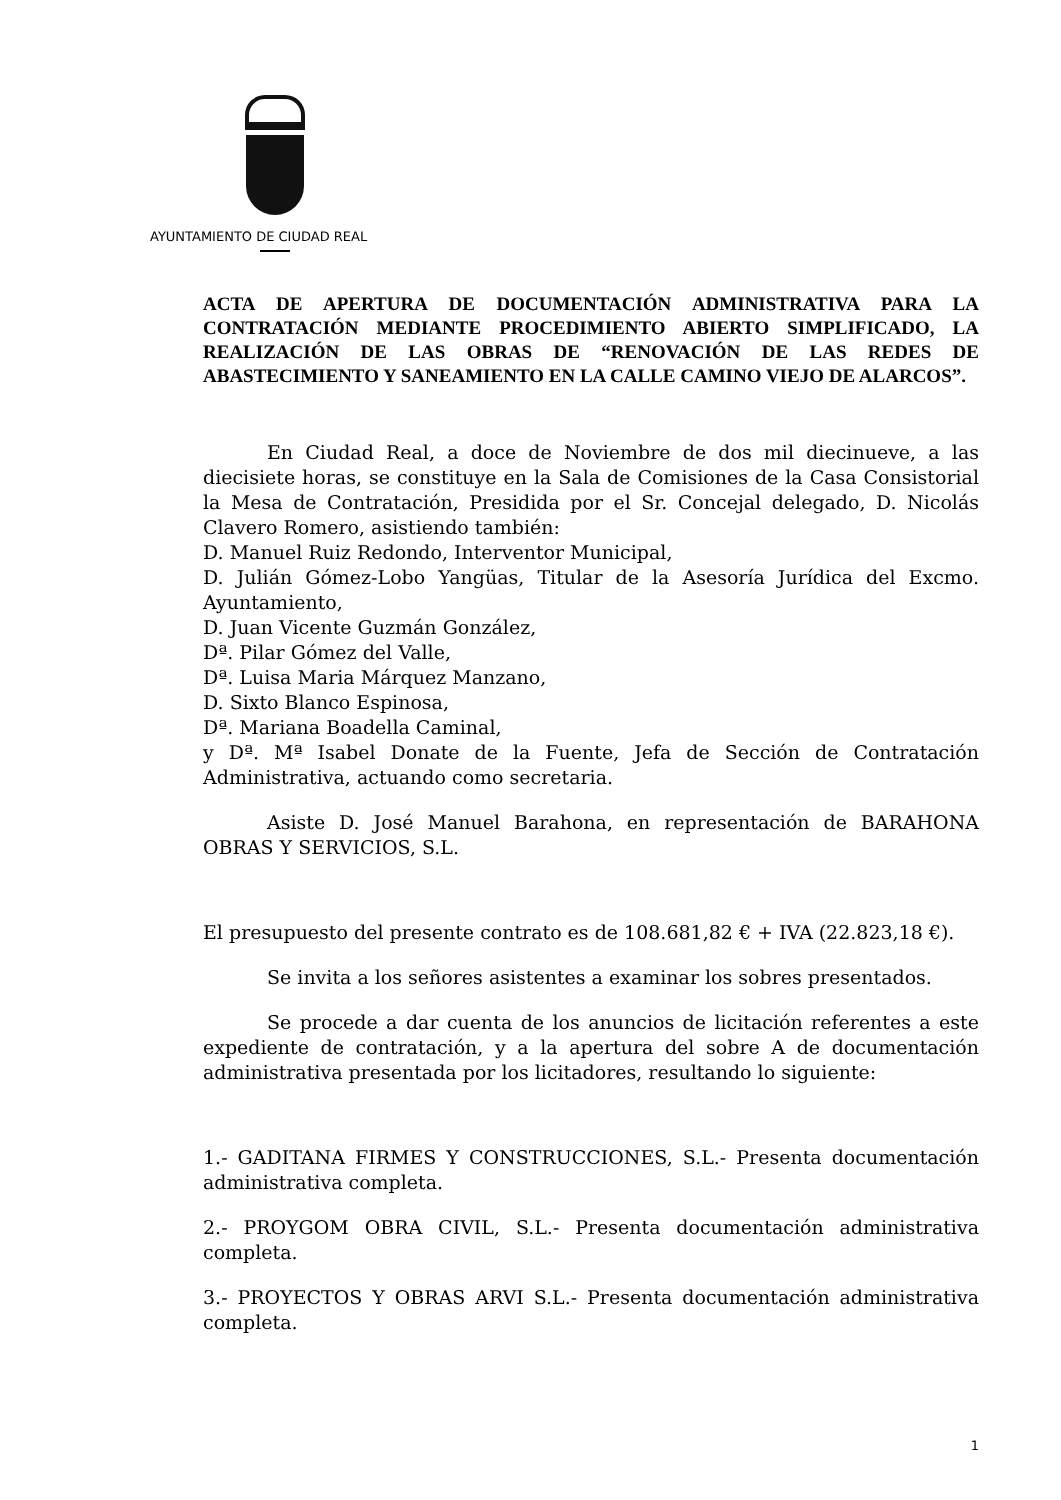AYUNTAMIENTO DE CIUDAD REAL
ACTA DE APERTURA DE DOCUMENTACIÓN ADMINISTRATIVA PARA LA CONTRATACIÓN MEDIANTE PROCEDIMIENTO ABIERTO SIMPLIFICADO, LA REALIZACIÓN DE LAS OBRAS DE “RENOVACIÓN DE LAS REDES DE ABASTECIMIENTO Y SANEAMIENTO EN LA CALLE CAMINO VIEJO DE ALARCOS”.
En Ciudad Real, a doce de Noviembre de dos mil diecinueve, a las diecisiete horas, se constituye en la Sala de Comisiones de la Casa Consistorial la Mesa de Contratación, Presidida por el Sr. Concejal delegado, D. Nicolás Clavero Romero, asistiendo también:
D. Manuel Ruiz Redondo, Interventor Municipal,
D. Julián Gómez-Lobo Yangüas, Titular de la Asesoría Jurídica del Excmo. Ayuntamiento,
D. Juan Vicente Guzmán González,
Dª. Pilar Gómez del Valle,
Dª. Luisa Maria Márquez Manzano,
D. Sixto Blanco Espinosa,
Dª. Mariana Boadella Caminal,
y Dª. Mª Isabel Donate de la Fuente, Jefa de Sección de Contratación Administrativa, actuando como secretaria.
Asiste D. José Manuel Barahona, en representación de BARAHONA OBRAS Y SERVICIOS, S.L.
El presupuesto del presente contrato es de 108.681,82 € + IVA (22.823,18 €).
Se invita a los señores asistentes a examinar los sobres presentados.
Se procede a dar cuenta de los anuncios de licitación referentes a este expediente de contratación, y a la apertura del sobre A de documentación administrativa presentada por los licitadores, resultando lo siguiente:
1.- GADITANA FIRMES Y CONSTRUCCIONES, S.L.- Presenta documentación administrativa completa.
2.- PROYGOM OBRA CIVIL, S.L.- Presenta documentación administrativa completa.
3.- PROYECTOS Y OBRAS ARVI S.L.- Presenta documentación administrativa completa.
1